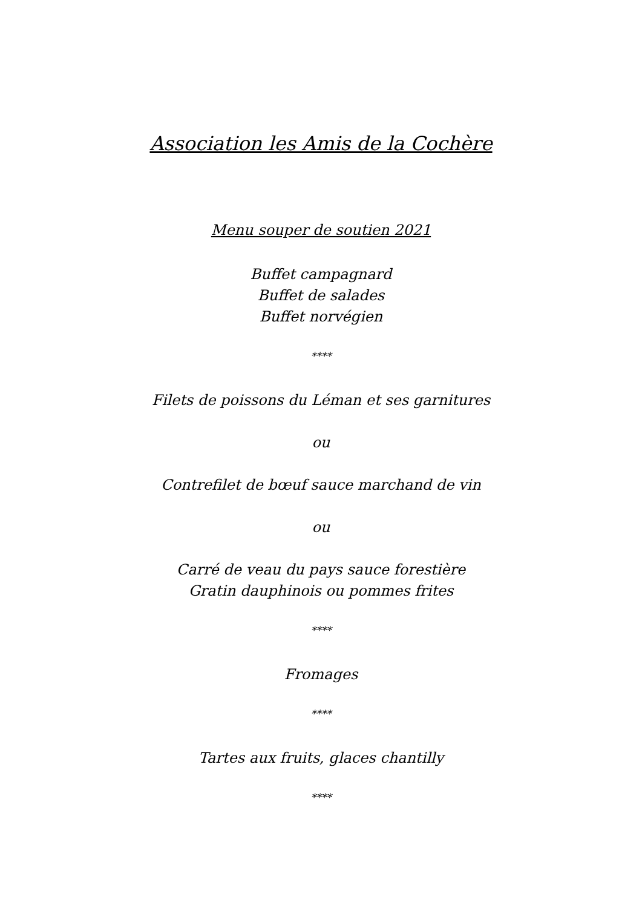Association les Amis de la Cochère
Menu souper de soutien 2021
Buffet campagnard
Buffet de salades
Buffet norvégien
****
Filets de poissons du Léman et ses garnitures
ou
Contrefilet de bœuf sauce marchand de vin
ou
Carré de veau du pays sauce forestière
Gratin dauphinois ou pommes frites
****
Fromages
****
Tartes aux fruits, glaces chantilly
****